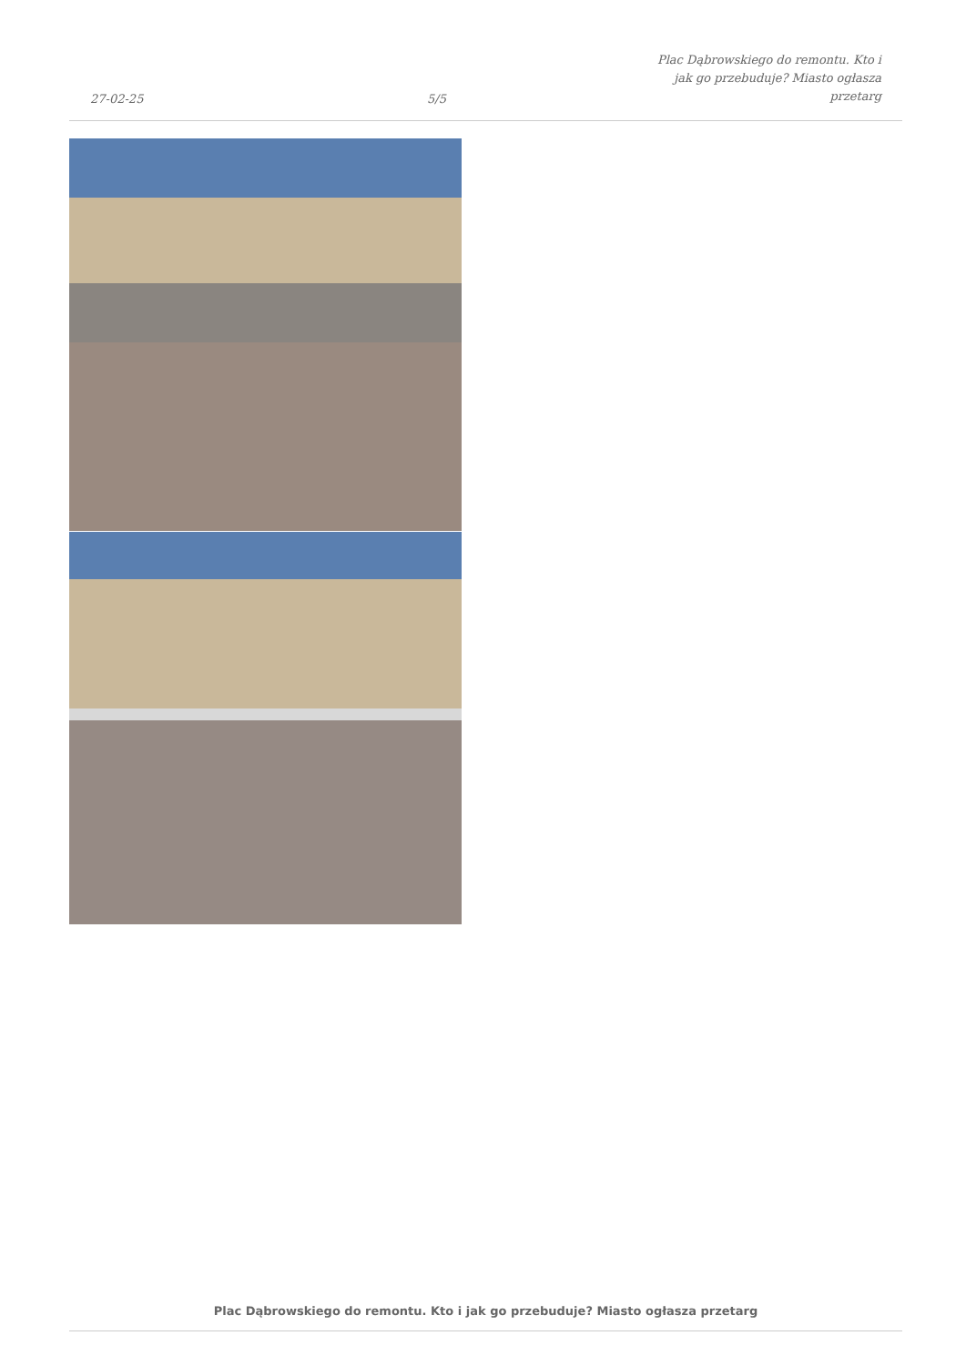27-02-25
5/5
Plac Dąbrowskiego do remontu. Kto i
jak go przebuduje? Miasto ogłasza
przetarg
Plac Dąbrowskiego do remontu. Kto i jak go przebuduje? Miasto ogłasza przetarg